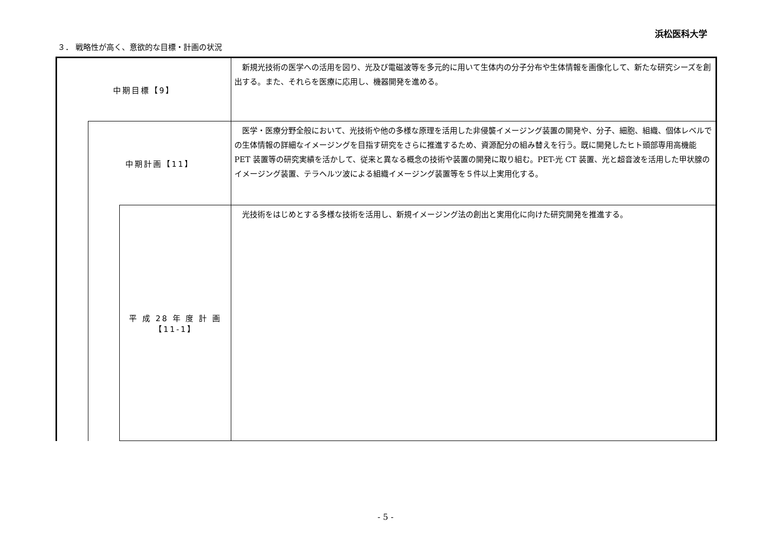浜松医科大学
３． 戦略性が高く、意欲的な目標・計画の状況
| 中期目標【9】 | | | 新規光技術の医学への活用を図り、光及び電磁波等を多元的に用いて生体内の分子分布や生体情報を画像化して、新たな研究シーズを創出する。また、それらを医療に応用し、機器開発を進める。 |
| | 中期計画【11】 | | 医学・医療分野全般において、光技術や他の多様な原理を活用した非侵襲イメージング装置の開発や、分子、細胞、組織、個体レベルでの生体情報の詳細なイメージングを目指す研究をさらに推進するため、資源配分の組み替えを行う。既に開発したヒト頭部専用高機能 PET 装置等の研究実績を活かして、従来と異なる概念の技術や装置の開発に取り組む。PET-光 CT 装置、光と超音波を活用した甲状腺のイメージング装置、テラヘルツ波による組織イメージング装置等を５件以上実用化する。 |
| | | 平 成 28 年 度 計 画 【11-1】 | 光技術をはじめとする多様な技術を活用し、新規イメージング法の創出と実用化に向けた研究開発を推進する。 |
- 5 -